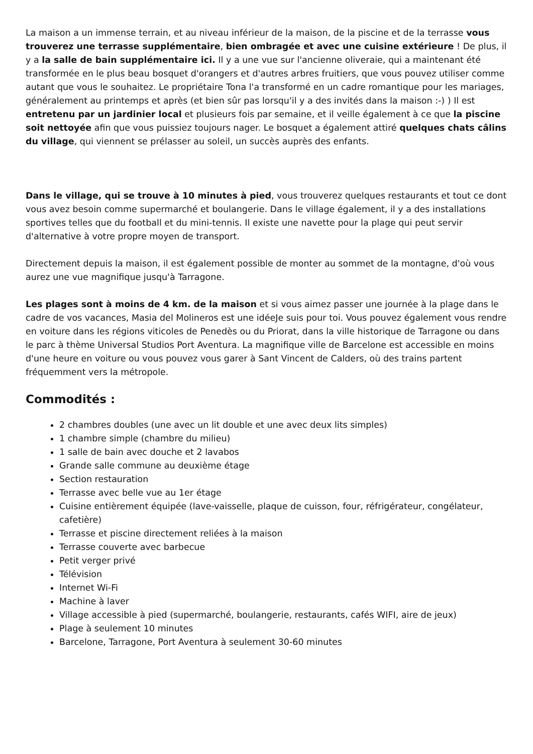La maison a un immense terrain, et au niveau inférieur de la maison, de la piscine et de la terrasse vous trouverez une terrasse supplémentaire, bien ombragée et avec une cuisine extérieure ! De plus, il y a la salle de bain supplémentaire ici. Il y a une vue sur l'ancienne oliveraie, qui a maintenant été transformée en le plus beau bosquet d'orangers et d'autres arbres fruitiers, que vous pouvez utiliser comme autant que vous le souhaitez. Le propriétaire Tona l'a transformé en un cadre romantique pour les mariages, généralement au printemps et après (et bien sûr pas lorsqu'il y a des invités dans la maison :-) ) Il est entretenu par un jardinier local et plusieurs fois par semaine, et il veille également à ce que la piscine soit nettoyée afin que vous puissiez toujours nager. Le bosquet a également attiré quelques chats câlins du village, qui viennent se prélasser au soleil, un succès auprès des enfants.
Dans le village, qui se trouve à 10 minutes à pied, vous trouverez quelques restaurants et tout ce dont vous avez besoin comme supermarché et boulangerie. Dans le village également, il y a des installations sportives telles que du football et du mini-tennis. Il existe une navette pour la plage qui peut servir d'alternative à votre propre moyen de transport.
Directement depuis la maison, il est également possible de monter au sommet de la montagne, d'où vous aurez une vue magnifique jusqu'à Tarragone.
Les plages sont à moins de 4 km. de la maison et si vous aimez passer une journée à la plage dans le cadre de vos vacances, Masia del Molineros est une idéeJe suis pour toi. Vous pouvez également vous rendre en voiture dans les régions viticoles de Penedès ou du Priorat, dans la ville historique de Tarragone ou dans le parc à thème Universal Studios Port Aventura. La magnifique ville de Barcelone est accessible en moins d'une heure en voiture ou vous pouvez vous garer à Sant Vincent de Calders, où des trains partent fréquemment vers la métropole.
Commodités :
2 chambres doubles (une avec un lit double et une avec deux lits simples)
1 chambre simple (chambre du milieu)
1 salle de bain avec douche et 2 lavabos
Grande salle commune au deuxième étage
Section restauration
Terrasse avec belle vue au 1er étage
Cuisine entièrement équipée (lave-vaisselle, plaque de cuisson, four, réfrigérateur, congélateur, cafetière)
Terrasse et piscine directement reliées à la maison
Terrasse couverte avec barbecue
Petit verger privé
Télévision
Internet Wi-Fi
Machine à laver
Village accessible à pied (supermarché, boulangerie, restaurants, cafés WIFI, aire de jeux)
Plage à seulement 10 minutes
Barcelone, Tarragone, Port Aventura à seulement 30-60 minutes